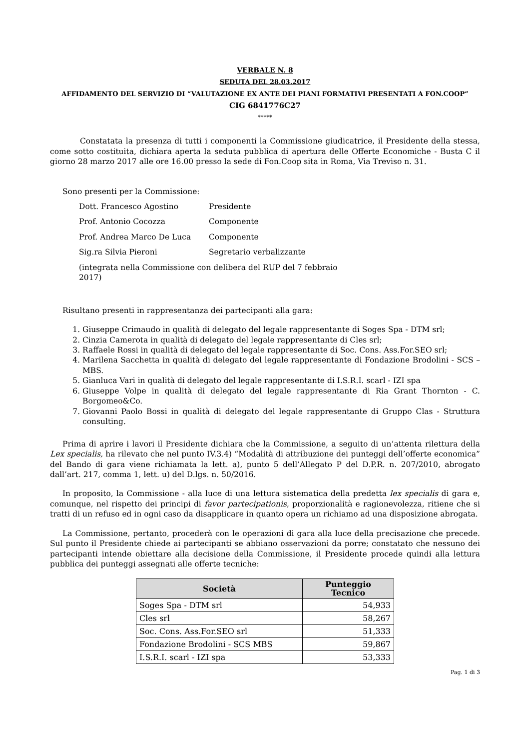VERBALE N. 8
SEDUTA DEL 28.03.2017
AFFIDAMENTO DEL SERVIZIO DI “VALUTAZIONE EX ANTE DEI PIANI FORMATIVI PRESENTATI A FON.COOP”
CIG 6841776C27
*****
Constatata la presenza di tutti i componenti la Commissione giudicatrice, il Presidente della stessa, come sotto costituita, dichiara aperta la seduta pubblica di apertura delle Offerte Economiche - Busta C il giorno 28 marzo 2017 alle ore 16.00 presso la sede di Fon.Coop sita in Roma, Via Treviso n. 31.
Sono presenti per la Commissione:
| Dott. Francesco Agostino | Presidente |
| Prof. Antonio Cocozza | Componente |
| Prof. Andrea Marco De Luca | Componente |
| Sig.ra Silvia Pieroni | Segretario verbalizzante |
| (integrata nella Commissione con delibera del RUP del 7 febbraio 2017) | |
Risultano presenti in rappresentanza dei partecipanti alla gara:
1. Giuseppe Crimaudo in qualità di delegato del legale rappresentante di Soges Spa - DTM srl;
2. Cinzia Camerota in qualità di delegato del legale rappresentante di Cles srl;
3. Raffaele Rossi in qualità di delegato del legale rappresentante di Soc. Cons. Ass.For.SEO srl;
4. Marilena Sacchetta in qualità di delegato del legale rappresentante di Fondazione Brodolini - SCS – MBS.
5. Gianluca Vari in qualità di delegato del legale rappresentante di I.S.R.I. scarl - IZI spa
6. Giuseppe Volpe in qualità di delegato del legale rappresentante di Ria Grant Thornton - C. Borgomeo&Co.
7. Giovanni Paolo Bossi in qualità di delegato del legale rappresentante di Gruppo Clas - Struttura consulting.
Prima di aprire i lavori il Presidente dichiara che la Commissione, a seguito di un’attenta rilettura della Lex specialis, ha rilevato che nel punto IV.3.4) “Modalità di attribuzione dei punteggi dell’offerte economica” del Bando di gara viene richiamata la lett. a), punto 5 dell’Allegato P del D.P.R. n. 207/2010, abrogato dall’art. 217, comma 1, lett. u) del D.lgs. n. 50/2016.
In proposito, la Commissione - alla luce di una lettura sistematica della predetta lex specialis di gara e, comunque, nel rispetto dei principi di favor partecipationis, proporzionalità e ragionevolezza, ritiene che si tratti di un refuso ed in ogni caso da disapplicare in quanto opera un richiamo ad una disposizione abrogata.
La Commissione, pertanto, procederà con le operazioni di gara alla luce della precisazione che precede. Sul punto il Presidente chiede ai partecipanti se abbiano osservazioni da porre; constatato che nessuno dei partecipanti intende obiettare alla decisione della Commissione, il Presidente procede quindi alla lettura pubblica dei punteggi assegnati alle offerte tecniche:
| Società | Punteggio Tecnico |
| --- | --- |
| Soges Spa - DTM srl | 54,933 |
| Cles srl | 58,267 |
| Soc. Cons. Ass.For.SEO srl | 51,333 |
| Fondazione Brodolini - SCS MBS | 59,867 |
| I.S.R.I. scarl - IZI spa | 53,333 |
Pag. 1 di 3